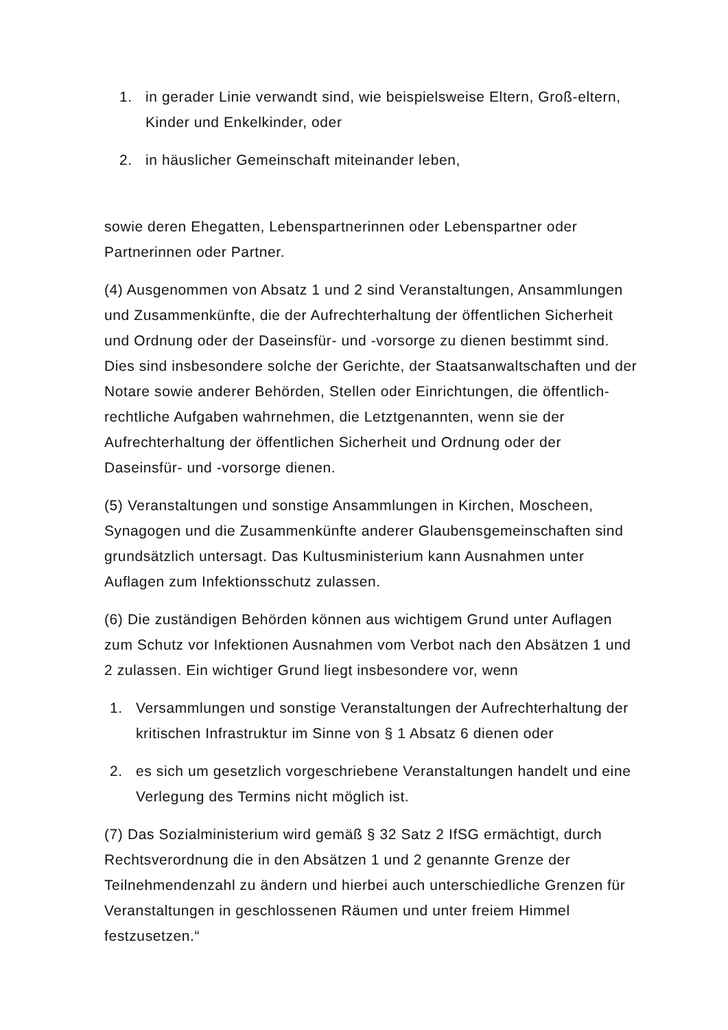1. in gerader Linie verwandt sind, wie beispielsweise Eltern, Groß-eltern, Kinder und Enkelkinder, oder
2. in häuslicher Gemeinschaft miteinander leben,
sowie deren Ehegatten, Lebenspartnerinnen oder Lebenspartner oder Partnerinnen oder Partner.
(4) Ausgenommen von Absatz 1 und 2 sind Veranstaltungen, Ansammlungen und Zusammenkünfte, die der Aufrechterhaltung der öffentlichen Sicherheit und Ordnung oder der Daseinsfür- und -vorsorge zu dienen bestimmt sind. Dies sind insbesondere solche der Gerichte, der Staatsanwaltschaften und der Notare sowie anderer Behörden, Stellen oder Einrichtungen, die öffentlich-rechtliche Aufgaben wahrnehmen, die Letztgenannten, wenn sie der Aufrechterhaltung der öffentlichen Sicherheit und Ordnung oder der Daseinsfür- und -vorsorge dienen.
(5) Veranstaltungen und sonstige Ansammlungen in Kirchen, Moscheen, Synagogen und die Zusammenkünfte anderer Glaubensgemeinschaften sind grundsätzlich untersagt. Das Kultusministerium kann Ausnahmen unter Auflagen zum Infektionsschutz zulassen.
(6) Die zuständigen Behörden können aus wichtigem Grund unter Auflagen zum Schutz vor Infektionen Ausnahmen vom Verbot nach den Absätzen 1 und 2 zulassen. Ein wichtiger Grund liegt insbesondere vor, wenn
1. Versammlungen und sonstige Veranstaltungen der Aufrechterhaltung der kritischen Infrastruktur im Sinne von § 1 Absatz 6 dienen oder
2. es sich um gesetzlich vorgeschriebene Veranstaltungen handelt und eine Verlegung des Termins nicht möglich ist.
(7) Das Sozialministerium wird gemäß § 32 Satz 2 IfSG ermächtigt, durch Rechtsverordnung die in den Absätzen 1 und 2 genannte Grenze der Teilnehmendenzahl zu ändern und hierbei auch unterschiedliche Grenzen für Veranstaltungen in geschlossenen Räumen und unter freiem Himmel festzusetzen.“